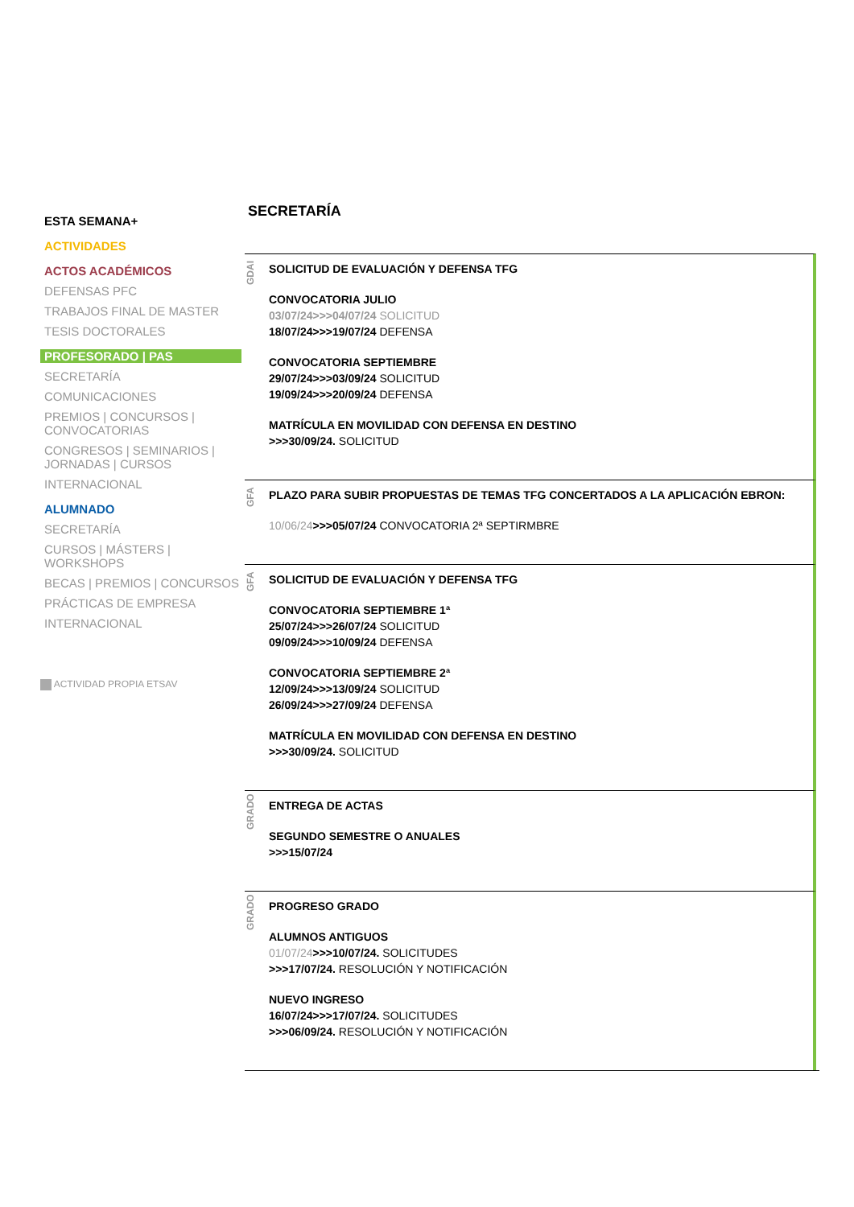ESTA SEMANA+
ACTIVIDADES
ACTOS ACADÉMICOS
DEFENSAS PFC
TRABAJOS FINAL DE MASTER
TESIS DOCTORALES
PROFESORADO | PAS
SECRETARÍA
COMUNICACIONES
PREMIOS | CONCURSOS | CONVOCATORIAS
CONGRESOS | SEMINARIOS | JORNADAS | CURSOS
INTERNACIONAL
ALUMNADO
SECRETARÍA
CURSOS | MÁSTERS | WORKSHOPS
BECAS | PREMIOS | CONCURSOS
PRÁCTICAS DE EMPRESA
INTERNACIONAL
ACTIVIDAD PROPIA ETSAV
SECRETARÍA
GDAI
SOLICITUD DE EVALUACIÓN Y DEFENSA TFG
CONVOCATORIA JULIO
03/07/24>>>04/07/24 SOLICITUD
18/07/24>>>19/07/24 DEFENSA
CONVOCATORIA SEPTIEMBRE
29/07/24>>>03/09/24 SOLICITUD
19/09/24>>>20/09/24 DEFENSA
MATRÍCULA EN MOVILIDAD CON DEFENSA EN DESTINO
>>>30/09/24. SOLICITUD
GFA
PLAZO PARA SUBIR PROPUESTAS DE TEMAS TFG CONCERTADOS A LA APLICACIÓN EBRON:
10/06/24>>>05/07/24 CONVOCATORIA 2ª SEPTIRMBRE
GFA
SOLICITUD DE EVALUACIÓN Y DEFENSA TFG
CONVOCATORIA SEPTIEMBRE 1ª
25/07/24>>>26/07/24 SOLICITUD
09/09/24>>>10/09/24 DEFENSA
CONVOCATORIA SEPTIEMBRE 2ª
12/09/24>>>13/09/24 SOLICITUD
26/09/24>>>27/09/24 DEFENSA
MATRÍCULA EN MOVILIDAD CON DEFENSA EN DESTINO
>>>30/09/24. SOLICITUD
GRADO
ENTREGA DE ACTAS
SEGUNDO SEMESTRE O ANUALES
>>>15/07/24
GRADO
PROGRESO GRADO
ALUMNOS ANTIGUOS
01/07/24>>>10/07/24. SOLICITUDES
>>>17/07/24. RESOLUCIÓN Y NOTIFICACIÓN
NUEVO INGRESO
16/07/24>>>17/07/24. SOLICITUDES
>>>06/09/24. RESOLUCIÓN Y NOTIFICACIÓN